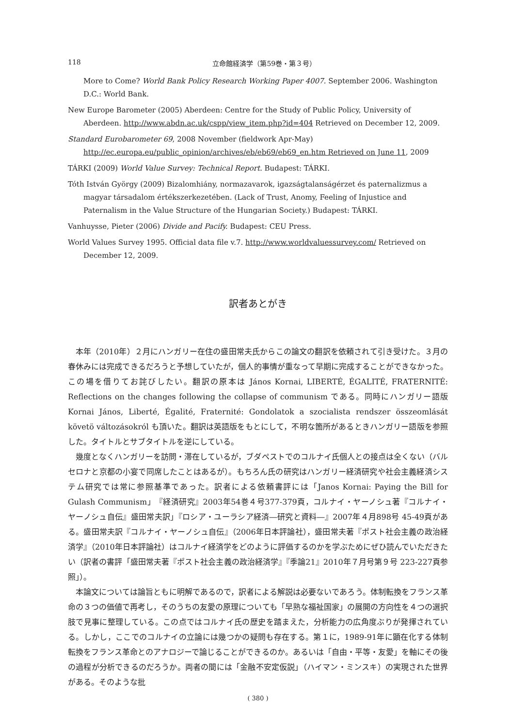118 立命館経済学（第59巻・第３号）
More to Come? World Bank Policy Research Working Paper 4007. September 2006. Washington D.C.: World Bank.
New Europe Barometer (2005) Aberdeen: Centre for the Study of Public Policy, University of Aberdeen. http://www.abdn.ac.uk/cspp/view_item.php?id=404 Retrieved on December 12, 2009.
Standard Eurobarometer 69, 2008 November (fieldwork Apr-May) http://ec.europa.eu/public_opinion/archives/eb/eb69/eb69_en.htm Retrieved on June 11, 2009
TÁRKI (2009) World Value Survey: Technical Report. Budapest: TÁRKI.
Tóth István György (2009) Bizalomhiány, normazavarok, igazságtalanságérzet és paternalizmus a magyar társadalom értékszerkezetében. (Lack of Trust, Anomy, Feeling of Injustice and Paternalism in the Value Structure of the Hungarian Society.) Budapest: TÁRKI.
Vanhuysse, Pieter (2006) Divide and Pacify. Budapest: CEU Press.
World Values Survey 1995. Official data file v.7. http://www.worldvaluessurvey.com/ Retrieved on December 12, 2009.
訳者あとがき
本年（2010年）２月にハンガリー在住の盛田常夫氏からこの論文の翻訳を依頼されて引き受けた。３月の春休みには完成できるだろうと予想していたが，個人的事情が重なって早期に完成することができなかった。この場を借りてお詫びしたい。翻訳の原本は János Kornai, LIBERTÉ, ÉGALITÉ, FRATERNITÉ: Reflections on the changes following the collapse of communism である。同時にハンガリー語版 Kornai János, Liberté, Égalité, Fraternité: Gondolatok a szocialista rendszer összeomlását követö változásokról も頂いた。翻訳は英語版をもとにして，不明な箇所があるときハンガリー語版を参照した。タイトルとサブタイトルを逆にしている。
幾度となくハンガリーを訪問・滞在しているが，ブダペストでのコルナイ氏個人との接点は全くない（バルセロナと京都の小宴で同席したことはあるが）。もちろん氏の研究はハンガリー経済研究や社会主義経済システム研究では常に参照基準であった。訳者による依頼書評には「Janos Kornai: Paying the Bill for Gulash Communism」『経済研究』2003年54巻４号377-379頁，コルナイ・ヤーノシュ著『コルナイ・ヤーノシュ自伝』盛田常夫訳」『ロシア・ユーラシア経済―研究と資料―』2007年４月898号 45-49頁がある。盛田常夫訳『コルナイ・ヤーノシュ自伝』（2006年日本評論社），盛田常夫著『ポスト社会主義の政治経済学』（2010年日本評論社）はコルナイ経済学をどのように評価するのかを学ぶためにぜひ読んでいただきたい（訳者の書評「盛田常夫著『ポスト社会主義の政治経済学』『季論21』2010年７月号第９号 223-227頁参照」）。
本論文については論旨ともに明解であるので，訳者による解説は必要ないであろう。体制転換をフランス革命の３つの価値で再考し，そのうちの友愛の原理についても「早熟な福祉国家」の展開の方向性を４つの選択肢で見事に整理している。この点ではコルナイ氏の歴史を踏まえた，分析能力の広角度ぶりが発揮されている。しかし，ここでのコルナイの立論には幾つかの疑問も存在する。第１に，1989-91年に顕在化する体制転換をフランス革命とのアナロジーで論じることができるのか。あるいは「自由・平等・友愛」を軸にその後の過程が分析できるのだろうか。両者の間には「金融不安定仮説」（ハイマン・ミンスキ）の実現された世界がある。そのような批
( 380 )